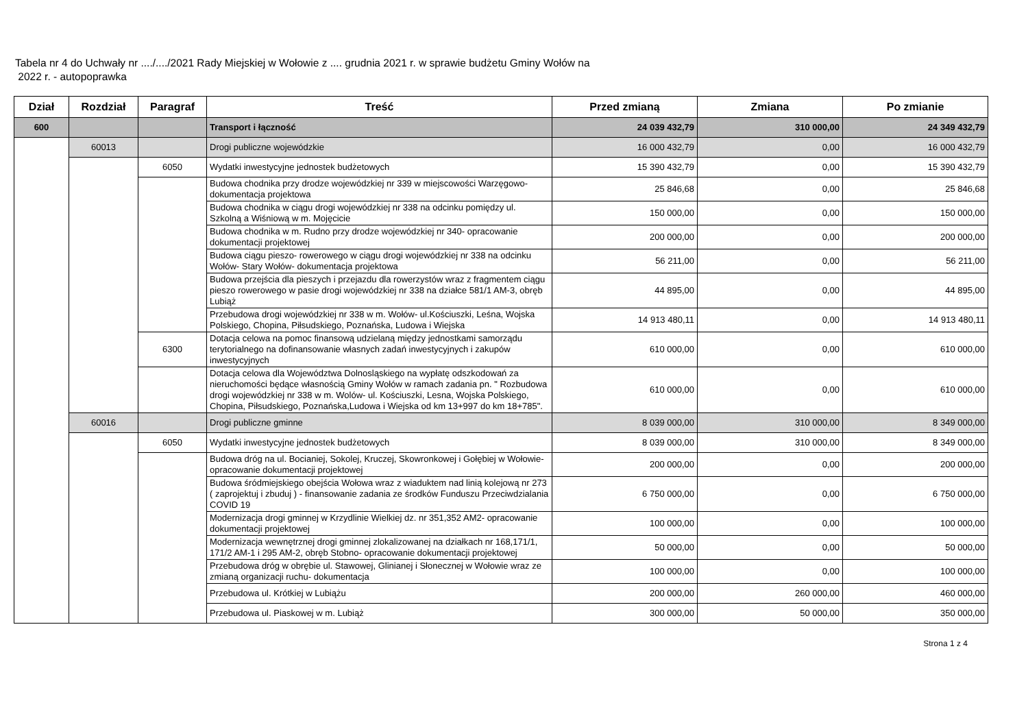Tabela nr 4 do Uchwały nr ..../..../2021 Rady Miejskiej w Wołowie z .... grudnia 2021 r. w sprawie budżetu Gminy Wołów na
2022 r. - autopoprawka
| Dział | Rozdział | Paragraf | Treść | Przed zmianą | Zmiana | Po zmianie |
| --- | --- | --- | --- | --- | --- | --- |
| 600 | | | Transport i łączność | 24 039 432,79 | 310 000,00 | 24 349 432,79 |
| | 60013 | | Drogi publiczne wojewódzkie | 16 000 432,79 | 0,00 | 16 000 432,79 |
| | | 6050 | Wydatki inwestycyjne jednostek budżetowych | 15 390 432,79 | 0,00 | 15 390 432,79 |
| | | | Budowa chodnika przy drodze wojewódzkiej nr 339 w miejscowości Warzęgowo- dokumentacja projektowa | 25 846,68 | 0,00 | 25 846,68 |
| | | | Budowa chodnika w ciągu drogi wojewódzkiej nr 338 na odcinku pomiędzy ul. Szkolną a Wiśniową w m. Mojęcicie | 150 000,00 | 0,00 | 150 000,00 |
| | | | Budowa chodnika w m. Rudno przy drodze wojewódzkiej nr 340- opracowanie dokumentacji projektowej | 200 000,00 | 0,00 | 200 000,00 |
| | | | Budowa ciągu pieszo- rowerowego w ciągu drogi wojewódzkiej nr 338 na odcinku Wołów- Stary Wołów- dokumentacja projektowa | 56 211,00 | 0,00 | 56 211,00 |
| | | | Budowa przejścia dla pieszych i przejazdu dla rowerzystów wraz z fragmentem ciągu pieszo rowerowego w pasie drogi wojewódzkiej nr 338 na działce 581/1 AM-3, obręb Lubiąż | 44 895,00 | 0,00 | 44 895,00 |
| | | | Przebudowa drogi wojewódzkiej nr 338 w m. Wołów- ul.Kościuszki, Leśna, Wojska Polskiego, Chopina, Piłsudskiego, Poznańska, Ludowa i Wiejska | 14 913 480,11 | 0,00 | 14 913 480,11 |
| | | 6300 | Dotacja celowa na pomoc finansową udzielaną między jednostkami samorządu terytorialnego na dofinansowanie własnych zadań inwestycyjnych i zakupów inwestycyjnych | 610 000,00 | 0,00 | 610 000,00 |
| | | | Dotacja celowa dla Województwa Dolnosląskiego na wypłatę odszkodowań za nieruchomości będące własnością Gminy Wołów w ramach zadania pn. " Rozbudowa drogi wojewódzkiej nr 338 w m. Wolów- ul. Kościuszki, Lesna, Wojska Polskiego, Chopina, Piłsudskiego, Poznańska,Ludowa i Wiejska od km 13+997 do km 18+785". | 610 000,00 | 0,00 | 610 000,00 |
| | 60016 | | Drogi publiczne gminne | 8 039 000,00 | 310 000,00 | 8 349 000,00 |
| | | 6050 | Wydatki inwestycyjne jednostek budżetowych | 8 039 000,00 | 310 000,00 | 8 349 000,00 |
| | | | Budowa dróg na ul. Bocianiej, Sokolej, Kruczej, Skowronkowej i Gołębiej w Wołowie- opracowanie dokumentacji projektowej | 200 000,00 | 0,00 | 200 000,00 |
| | | | Budowa śródmiejskiego obejścia Wołowa wraz z wiaduktem nad linią kolejową nr 273 ( zaprojektuj i zbuduj ) - finansowanie zadania ze środków Funduszu Przeciwdzialania COVID 19 | 6 750 000,00 | 0,00 | 6 750 000,00 |
| | | | Modernizacja drogi gminnej w Krzydlinie Wielkiej dz. nr 351,352 AM2- opracowanie dokumentacji projektowej | 100 000,00 | 0,00 | 100 000,00 |
| | | | Modernizacja wewnętrznej drogi gminnej zlokalizowanej na działkach nr 168,171/1, 171/2 AM-1 i 295 AM-2, obręb Stobno- opracowanie dokumentacji projektowej | 50 000,00 | 0,00 | 50 000,00 |
| | | | Przebudowa dróg w obrębie ul. Stawowej, Glinianej i Słonecznej w Wołowie wraz ze zmianą organizacji ruchu- dokumentacja | 100 000,00 | 0,00 | 100 000,00 |
| | | | Przebudowa ul. Krótkiej w Lubiążu | 200 000,00 | 260 000,00 | 460 000,00 |
| | | | Przebudowa ul. Piaskowej w m. Lubiąż | 300 000,00 | 50 000,00 | 350 000,00 |
Strona 1 z 4